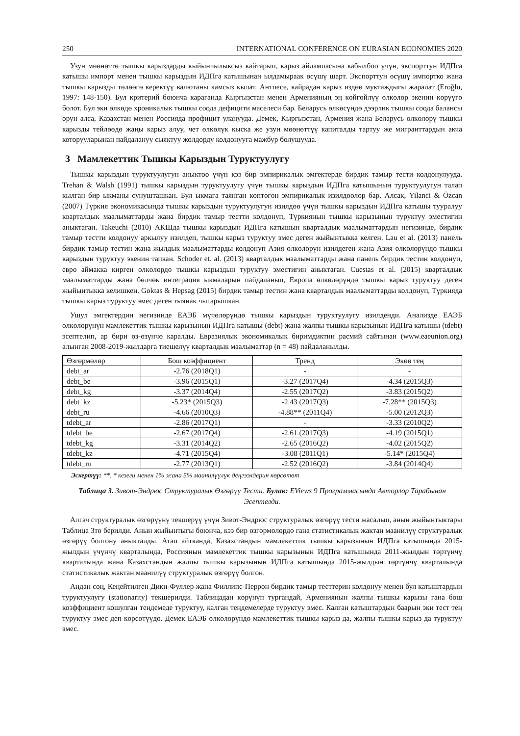250 INTERNATIONAL CONFERENCE ON EURASIAN ECONOMIES 2020
Узун мөөнөттө тышкы карыздарды кыйынчылыксыз кайтарып, карыз айлампасына кабылбоо үчүн, экспорттун ИДПга катышы импорт менен тышкы карыздын ИДПга катышынан ылдамыраак өсүшү шарт. Экспорттун өсүшү импортко жана тышкы карызды төлөөгө керектүү валютаны камсыз кылат. Антпесе, кайрадан карыз издөө муктаждыгы жаралат (Eroğlu, 1997: 148-150). Бул критерий боюнча караганда Кыргызстан менен Арменияның эң көйгөйлүү өлкөлөр экенин көрүүгө болот. Бул эки өлкөдө хроникалык тышкы соода дефицити маселеси бар. Беларусь өлкөсүндө дээрлик тышкы соода балансы орун алса, Казахстан менен Россияда профицит уланууда. Демек, Кыргызстан, Армения жана Беларусь өлкөлөрү тышкы карызды тейлөөдө жаңы карыз алуу, чет өлкөлүк кыска же узун мөөнөттүү капиталды тартуу же мигранттардын акча которууларынан пайдалануу сыяктуу жолдорду колдонууга мажбур болушууда.
3 Мамлекеттик Тышкы Карыздын Туруктуулугу
Тышкы карыздын туруктуулугун аныктоо үчүн кээ бир эмпирикалык эмгектерде бирдик тамыр тести колдонулууда. Trehan & Walsh (1991) тышкы карыздын туруктуулугу үчүн тышкы карыздын ИДПга катышынын туруктуулугун талап кылган бир ыкманы сунушташкан. Бул ыкмага таянган көптөгөн эмпирикалык изилдөөлөр бар. Алсак, Yilanci & Özcan (2007) Түркия экономикасында тышкы карыздын туруктуулугун изилдөө үчүн тышкы карыздын ИДПга катышы тууралуу кварталдык маалыматтарды жана бирдик тамыр тестти колдонуп, Түркиянын тышкы карызынын туруктуу эместигин аныктаган. Takeuchi (2010) АКШда тышкы карыздын ИДПга катышын кварталдык маалыматтардын негизинде, бирдик тамыр тестти колдонуу аркылуу изилдеп, тышкы карыз туруктуу эмес деген жыйынтыкка келген. Lau et al. (2013) панель бирдик тамыр тестин жана жылдык маалыматтарды колдонуп Азия өлкөлөрүн изилдеген жана Азия өлкөлөрүндө тышкы карыздын туруктуу экенин тапкан. Schoder et. al. (2013) кварталдык маалыматтарды жана панель бирдик тестин колдонуп, евро аймакка кирген өлкөлөрдө тышкы карыздын туруктуу эместигин аныктаган. Cuestas et al. (2015) кварталдык маалыматтарды жана бөлчөк интеграция ыкмаларын пайдаланып, Европа өлкөлөрүндө тышкы карыз туруктуу деген жыйынтыкка келишкен. Goktas & Hepsag (2015) бирдик тамыр тестин жана кварталдык маалыматтарды колдонуп, Түркияда тышкы карыз туруктуу эмес деген тыянак чыгарышкан.
Ушул эмгектердин негизинде ЕАЭБ мүчөлөрүндө тышкы карыздын туруктуулугу изилденди. Анализде ЕАЭБ өлкөлөрүнүн мамлекеттик тышкы карызынын ИДПга катышы (debt) жана жалпы тышкы карызынын ИДПга катышы (tdebt) эсептелип, ар бири өз-өзүнчө каралды. Евразиялык экономикалык биримдиктин расмий сайтынан (www.eaeunion.org) алынган 2008-2019-жылдарга тиешелүү кварталдык маалыматтар (n = 48) пайдаланылды.
| Өзгөрмөлөр | Бош коэффициент | Тренд | Экөө тең |
| --- | --- | --- | --- |
| debt_ar | -2.76 (2018Q1) | - | - |
| debt_be | -3.96 (2015Q1) | -3.27 (2017Q4) | -4.34 (2015Q3) |
| debt_kg | -3.37 (2014Q4) | -2.55 (2017Q2) | -3.83 (2015Q2) |
| debt_kz | -5.23* (2015Q3) | -2.43 (2017Q3) | -7.28** (2015Q3) |
| debt_ru | -4.66 (2010Q3) | -4.88** (2011Q4) | -5.00 (2012Q3) |
| tdebt_ar | -2.86 (2017Q1) | - | -3.33 (2010Q2) |
| tdebt_be | -2.67 (2017Q4) | -2.61 (2017Q3) | -4.19 (2015Q1) |
| tdebt_kg | -3.31 (2014Q2) | -2.65 (2016Q2) | -4.02 (2015Q2) |
| tdebt_kz | -4.71 (2015Q4) | -3.08 (2011Q1) | -5.14* (2015Q4) |
| tdebt_ru | -2.77 (2013Q1) | -2.52 (2016Q2) | -3.84 (2014Q4) |
Эскертүү: **, * кезеги менен 1% жана 5% маанилүүлүк деңгээлдерин көрсөтөт
Таблица 3. Зивот-Эндрюс Структуралык Өзгөрүү Тести. Булак: EViews 9 Программасында Авторлор Тарабынан Эсептелди.
Алгач структуралык өзгөрүүнү текшерүү үчүн Зивот-Эндрюс структуралык өзгөрүү тести жасалып, анын жыйынтыктары Таблица 3тө берилди. Анын жыйынтыгы боюнча, кээ бир өзгөрмөлөрдө гана статистикалык жактан маанилүү структуралык өзгөрүү болгону аныкталды. Атап айтканда, Казахстандын мамлекеттик тышкы карызынын ИДПга катышында 2015-жылдын үчүнчү кварталында, Россиянын мамлекеттик тышкы карызынын ИДПга катышында 2011-жылдын төртүнчү кварталында жана Казахстандын жалпы тышкы карызынын ИДПга катышында 2015-жылдын төртүнчү кварталында статистикалык жактан маанилүү структуралык өзгөрүү болгон.
Андан соң, Кеңейтилген Дики-Фуллер жана Филлипс-Перрон бирдик тамыр тесттерин колдонуу менен бул катыштардын туруктуулугу (stationarity) текшерилди. Таблицадан көрүнүп тургандай, Армениянын жалпы тышкы карызы гана бош коэффициент кошулган теңдемеде туруктуу, калган теңдемелерде туруктуу эмес. Калган катыштардын баарын эки тест тең туруктуу эмес деп көрсөтүүдө. Демек ЕАЭБ өлкөлөрүндө мамлекеттик тышкы карыз да, жалпы тышкы карыз да туруктуу эмес.